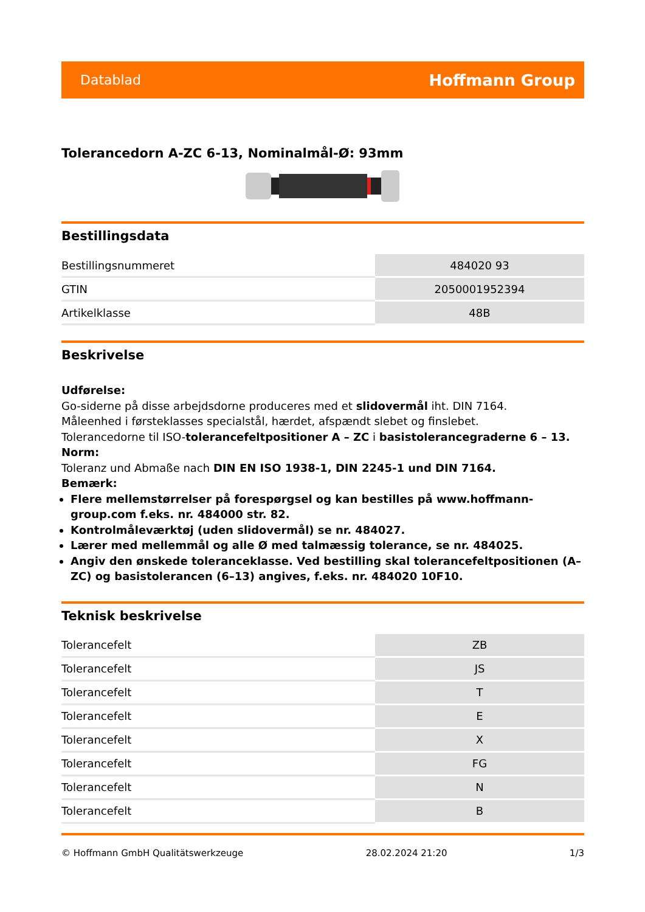Datablad Hoffmann Group
Tolerancedorn A-ZC 6-13, Nominalmål-Ø: 93mm
Bestillingsdata
| Bestillingsnummeret | 484020 93 |
| GTIN | 2050001952394 |
| Artikelklasse | 48B |
Beskrivelse
Udførelse:
Go-siderne på disse arbejdsdorne produceres med et slidovermål iht. DIN 7164.
Måleenhed i førsteklasses specialstål, hærdet, afspændt slebet og finslebet.
Tolerancedorne til ISO-tolerancefeltpositioner A – ZC i basistolerancegraderne 6 – 13.
Norm:
Toleranz und Abmaße nach DIN EN ISO 1938-1, DIN 2245-1 und DIN 7164.
Bemærk:
Flere mellemstørrelser på forespørgsel og kan bestilles på www.hoffmann-group.com f.eks. nr. 484000 str. 82.
Kontrolmåleværktøj (uden slidovermål) se nr. 484027.
Lærer med mellemmål og alle Ø med talmæssig tolerance, se nr. 484025.
Angiv den ønskede toleranceklasse. Ved bestilling skal tolerancefeltpositionen (A–ZC) og basistolerancen (6–13) angives, f.eks. nr. 484020 10F10.
Teknisk beskrivelse
| Tolerancefelt | ZB |
| Tolerancefelt | JS |
| Tolerancefelt | T |
| Tolerancefelt | E |
| Tolerancefelt | X |
| Tolerancefelt | FG |
| Tolerancefelt | N |
| Tolerancefelt | B |
© Hoffmann GmbH Qualitätswerkzeuge 28.02.2024 21:20 1/3